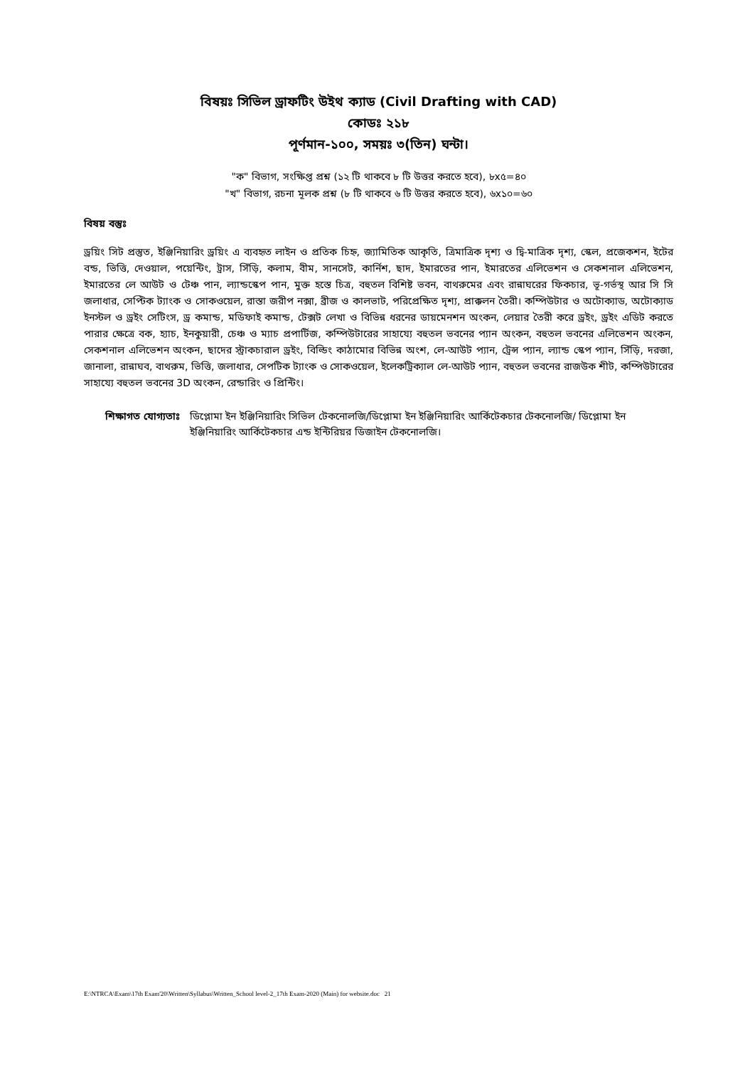বিষয়ঃ সিভিল ড্রাফটিং উইথ ক্যাড (Civil Drafting with CAD)
কোডঃ ২১৮
পূর্ণমান-১০০, সময়ঃ ৩(তিন) ঘন্টা।
"ক" বিভাগ, সংক্ষিপ্ত প্রশ্ন (১২ টি থাকবে ৮ টি উত্তর করতে হবে), ৮x৫=৪০
"খ" বিভাগ, রচনা মূলক প্রশ্ন (৮ টি থাকবে ৬ টি উত্তর করতে হবে), ৬x১০=৬০
বিষয় বস্তুঃ
ড্রয়িং সিট প্রস্তুত, ইঞ্জিনিয়ারিং ড্রয়িং এ ব্যবহৃত লাইন ও প্রতিক চিহ্ন, জ্যামিতিক আকৃতি, ত্রিমাত্রিক দৃশ্য ও দ্বি-মাত্রিক দৃশ্য, স্কেল, প্রজেকশন, ইটের বন্ড, ভিত্তি, দেওয়াল, পয়েন্টিং, ট্রাস, সিঁড়ি, কলাম, বীম, সানসেট, কার্নিশ, ছাদ, ইমারতের পান, ইমারতের এলিভেশন ও সেকশনাল এলিভেশন, ইমারতের লে আউট ও টেঞ্চ পান, ল্যান্ডস্কেপ পান, মুক্ত হস্তে চিত্র, বহুতল বিশিষ্ট ভবন, বাথরুমের এবং রান্নাঘরের ফিকচার, ভূ-গর্ভস্থ আর সি সি জলাধার, সেপ্টিক ট্যাংক ও সোকওয়েল, রাস্তা জরীপ নক্সা, ব্রীজ ও কালভাট, পরিপ্রেক্ষিত দৃশ্য, প্রাক্কলন তৈরী। কম্পিউটার ও অটোক্যাড, অটোক্যাড ইনস্টল ও ড্রইং সেটিংস, ড্র কমান্ড, মডিফাই কমান্ড, টেক্সট লেখা ও বিভিন্ন ধরনের ডায়মেনশন অংকন, লেয়ার তৈরী করে ড্রইং, ড্রইং এডিট করতে পারার ক্ষেত্রে বক, হ্যাচ, ইনকুয়ারী, চেঞ্চ ও ম্যাচ প্রপার্টিজ, কম্পিউটারের সাহায্যে বহুতল ভবনের প্যান অংকন, বহুতল ভবনের এলিভেশন অংকন, সেকশনাল এলিভেশন অংকন, ছাদের স্ট্রাকচারাল ড্রইং, বিল্ডিং কাঠামোর বিভিন্ন অংশ, লে-আউট প্যান, ট্রেন্স প্যান, ল্যান্ড স্কেপ প্যান, সিঁড়ি, দরজা, জানালা, রান্নাঘব, বাথরুম, ভিত্তি, জলাধার, সেপটিক ট্যাংক ও সোকওয়েল, ইলেকট্রিক্যাল লে-আউট প্যান, বহুতল ভবনের রাজউক শীট, কম্পিউটারের সাহায্যে বহুতল ভবনের 3D অংকন, রেন্ডারিং ও প্রিন্টিং।
শিক্ষাগত যোগ্যতাঃ ডিপ্লোমা ইন ইঞ্জিনিয়ারিং সিভিল টেকনোলজি/ডিপ্লোমা ইন ইঞ্জিনিয়ারিং আর্কিটেকচার টেকনোলজি/ ডিপ্লোমা ইন ইঞ্জিনিয়ারিং আর্কিটেকচার এন্ড ইন্টিরিয়র ডিজাইন টেকনোলজি।
E:\NTRCA\Exam\17th Exam'20\Written\Syllabus\Written_School level-2_17th Exam-2020 (Main) for website.doc 21